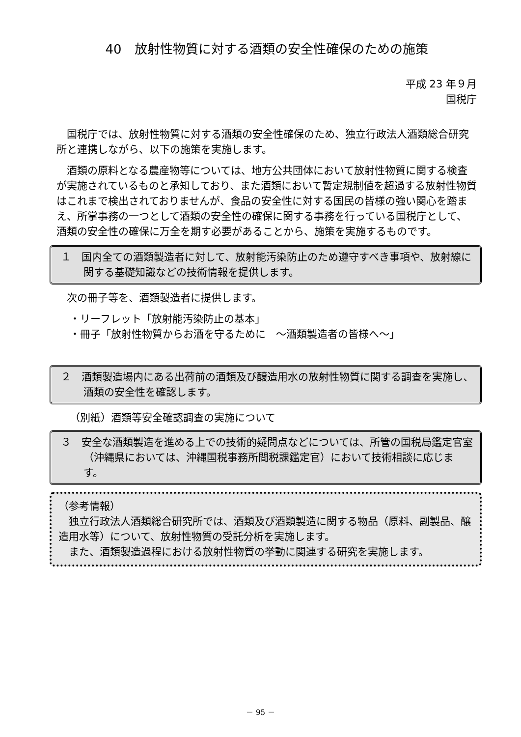40　放射性物質に対する酒類の安全性確保のための施策
平成 23 年９月
国税庁
国税庁では、放射性物質に対する酒類の安全性確保のため、独立行政法人酒類総合研究所と連携しながら、以下の施策を実施します。
酒類の原料となる農産物等については、地方公共団体において放射性物質に関する検査が実施されているものと承知しており、また酒類において暫定規制値を超過する放射性物質はこれまで検出されておりませんが、食品の安全性に対する国民の皆様の強い関心を踏まえ、所掌事務の一つとして酒類の安全性の確保に関する事務を行っている国税庁として、酒類の安全性の確保に万全を期す必要があることから、施策を実施するものです。
１　国内全ての酒類製造者に対して、放射能汚染防止のため遵守すべき事項や、放射線に関する基礎知識などの技術情報を提供します。
次の冊子等を、酒類製造者に提供します。
・リーフレット「放射能汚染防止の基本」
・冊子「放射性物質からお酒を守るために　～酒類製造者の皆様へ～」
２　酒類製造場内にある出荷前の酒類及び醸造用水の放射性物質に関する調査を実施し、酒類の安全性を確認します。
（別紙）酒類等安全確認調査の実施について
３　安全な酒類製造を進める上での技術的疑問点などについては、所管の国税局鑑定官室（沖縄県においては、沖縄国税事務所間税課鑑定官）において技術相談に応じます。
（参考情報）
独立行政法人酒類総合研究所では、酒類及び酒類製造に関する物品（原料、副製品、醸造用水等）について、放射性物質の受託分析を実施します。
また、酒類製造過程における放射性物質の挙動に関連する研究を実施します。
－ 95 －